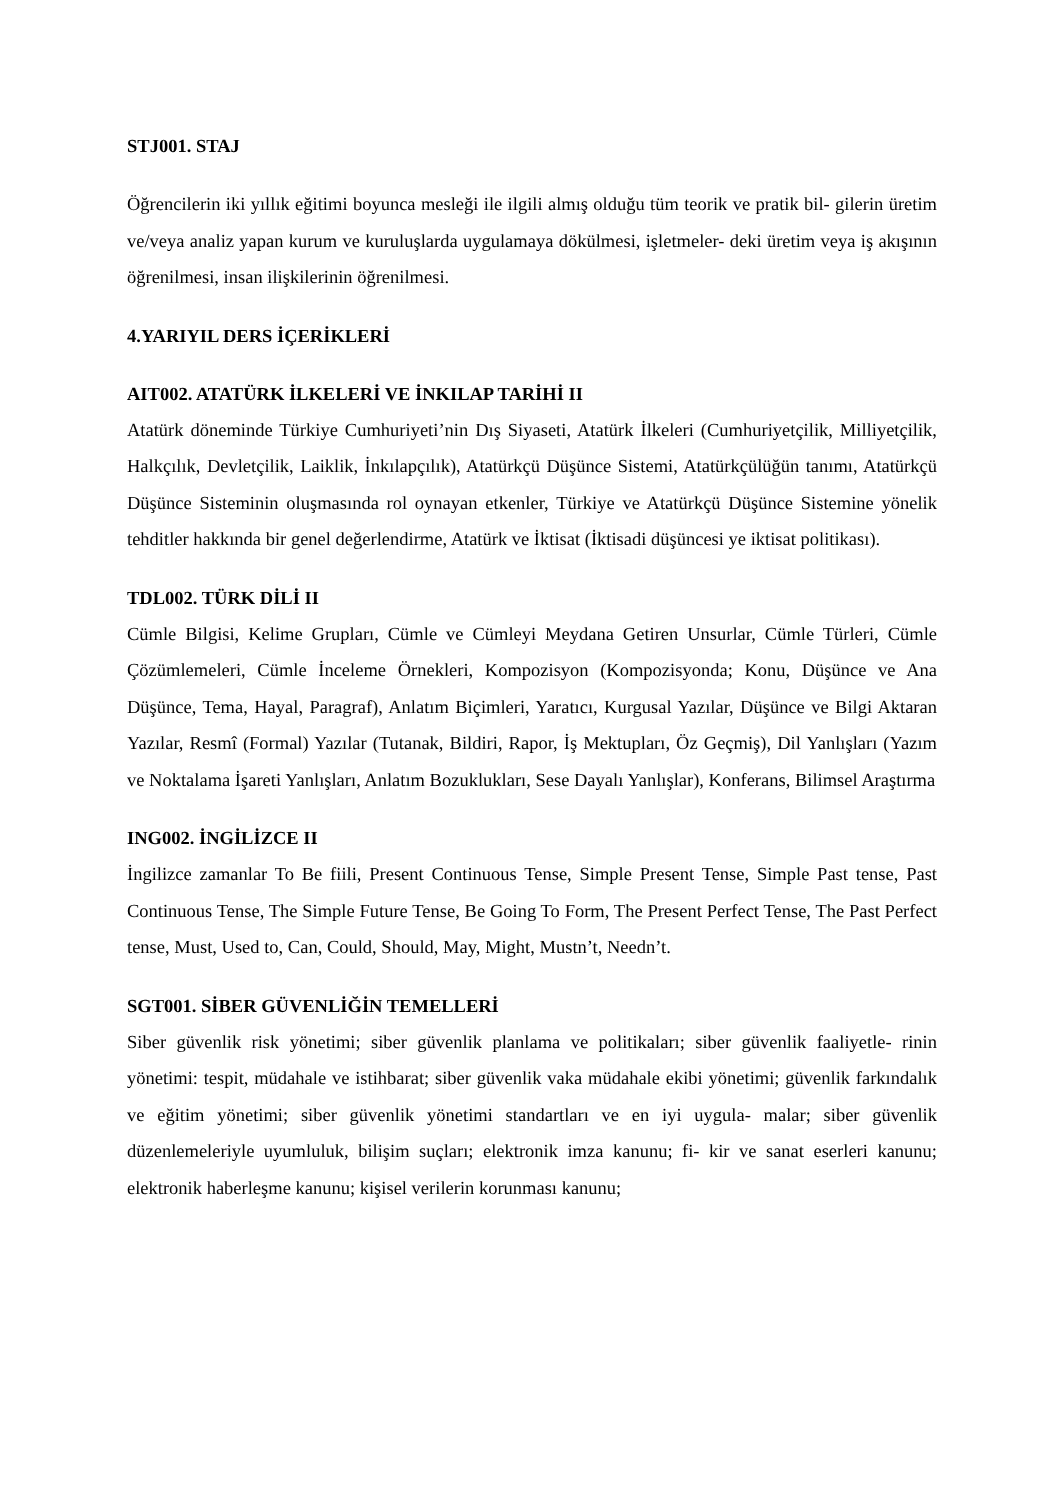STJ001. STAJ
Öğrencilerin iki yıllık eğitimi boyunca mesleği ile ilgili almış olduğu tüm teorik ve pratik bil- gilerin üretim ve/veya analiz yapan kurum ve kuruluşlarda uygulamaya dökülmesi, işletmeler- deki üretim veya iş akışının öğrenilmesi, insan ilişkilerinin öğrenilmesi.
4.YARIYIL DERS İÇERİKLERİ
AIT002. ATATÜRK İLKELERİ VE İNKILAP TARİHİ II
Atatürk döneminde Türkiye Cumhuriyeti’nin Dış Siyaseti, Atatürk İlkeleri (Cumhuriyetçilik, Milliyetçilik, Halkçılık, Devletçilik, Laiklik, İnkılapçılık), Atatürkçü Düşünce Sistemi, Atatürkçülüğün tanımı, Atatürkçü Düşünce Sisteminin oluşmasında rol oynayan etkenler, Türkiye ve Atatürkçü Düşünce Sistemine yönelik tehditler hakkında bir genel değerlendirme, Atatürk ve İktisat (İktisadi düşüncesi ye iktisat politikası).
TDL002. TÜRK DİLİ II
Cümle Bilgisi, Kelime Grupları, Cümle ve Cümleyi Meydana Getiren Unsurlar, Cümle Türleri, Cümle Çözümlemeleri, Cümle İnceleme Örnekleri, Kompozisyon (Kompozisyonda; Konu, Düşünce ve Ana Düşünce, Tema, Hayal, Paragraf), Anlatım Biçimleri, Yaratıcı, Kurgusal Yazılar, Düşünce ve Bilgi Aktaran Yazılar, Resmî (Formal) Yazılar (Tutanak, Bildiri, Rapor, İş Mektupları, Öz Geçmiş), Dil Yanlışları (Yazım ve Noktalama İşareti Yanlışları, Anlatım Bozuklukları, Sese Dayalı Yanlışlar), Konferans, Bilimsel Araştırma
ING002. İNGİLİZCE II
İngilizce zamanlar To Be fiili, Present Continuous Tense, Simple Present Tense, Simple Past tense, Past Continuous Tense, The Simple Future Tense, Be Going To Form, The Present Perfect Tense, The Past Perfect tense, Must, Used to, Can, Could, Should, May, Might, Mustn’t, Needn’t.
SGT001. SİBER GÜVENLİĞİN TEMELLERİ
Siber güvenlik risk yönetimi; siber güvenlik planlama ve politikaları; siber güvenlik faaliyetle- rinin yönetimi: tespit, müdahale ve istihbarat; siber güvenlik vaka müdahale ekibi yönetimi; güvenlik farkındalık ve eğitim yönetimi; siber güvenlik yönetimi standartları ve en iyi uygula- malar; siber güvenlik düzenlemeleriyle uyumluluk, bilişim suçları; elektronik imza kanunu; fi- kir ve sanat eserleri kanunu; elektronik haberleşme kanunu; kişisel verilerin korunması kanunu;